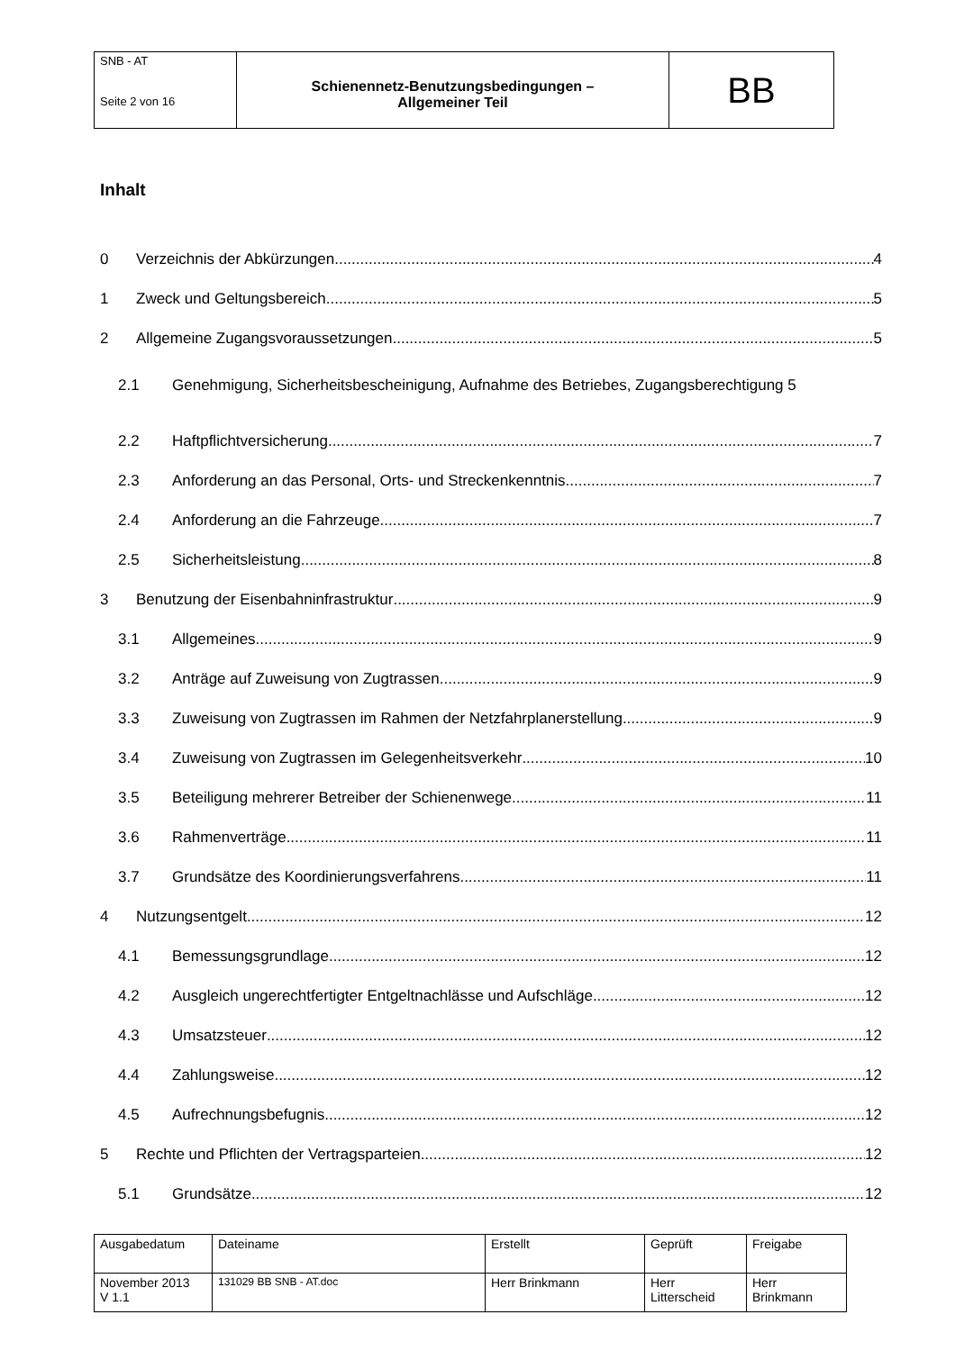| SNB - AT Seite 2 von 16 | Schienennetz-Benutzungsbedingungen – Allgemeiner Teil | BB |
Inhalt
0 Verzeichnis der Abkürzungen 4
1 Zweck und Geltungsbereich 5
2 Allgemeine Zugangsvoraussetzungen 5
2.1 Genehmigung, Sicherheitsbescheinigung, Aufnahme des Betriebes, Zugangsberechtigung 5
2.2 Haftpflichtversicherung 7
2.3 Anforderung an das Personal, Orts- und Streckenkenntnis 7
2.4 Anforderung an die Fahrzeuge 7
2.5 Sicherheitsleistung 8
3 Benutzung der Eisenbahninfrastruktur 9
3.1 Allgemeines 9
3.2 Anträge auf Zuweisung von Zugtrassen 9
3.3 Zuweisung von Zugtrassen im Rahmen der Netzfahrplanerstellung 9
3.4 Zuweisung von Zugtrassen im Gelegenheitsverkehr 10
3.5 Beteiligung mehrerer Betreiber der Schienenwege 11
3.6 Rahmenverträge 11
3.7 Grundsätze des Koordinierungsverfahrens 11
4 Nutzungsentgelt 12
4.1 Bemessungsgrundlage 12
4.2 Ausgleich ungerechtfertigter Entgeltnachlässe und Aufschläge 12
4.3 Umsatzsteuer 12
4.4 Zahlungsweise 12
4.5 Aufrechnungsbefugnis 12
5 Rechte und Pflichten der Vertragsparteien 12
5.1 Grundsätze 12
| Ausgabedatum | Dateiname | Erstellt | Geprüft | Freigabe |
| November 2013 V 1.1 | 131029 BB SNB - AT.doc | Herr Brinkmann | Herr Litterscheid | Herr Brinkmann |